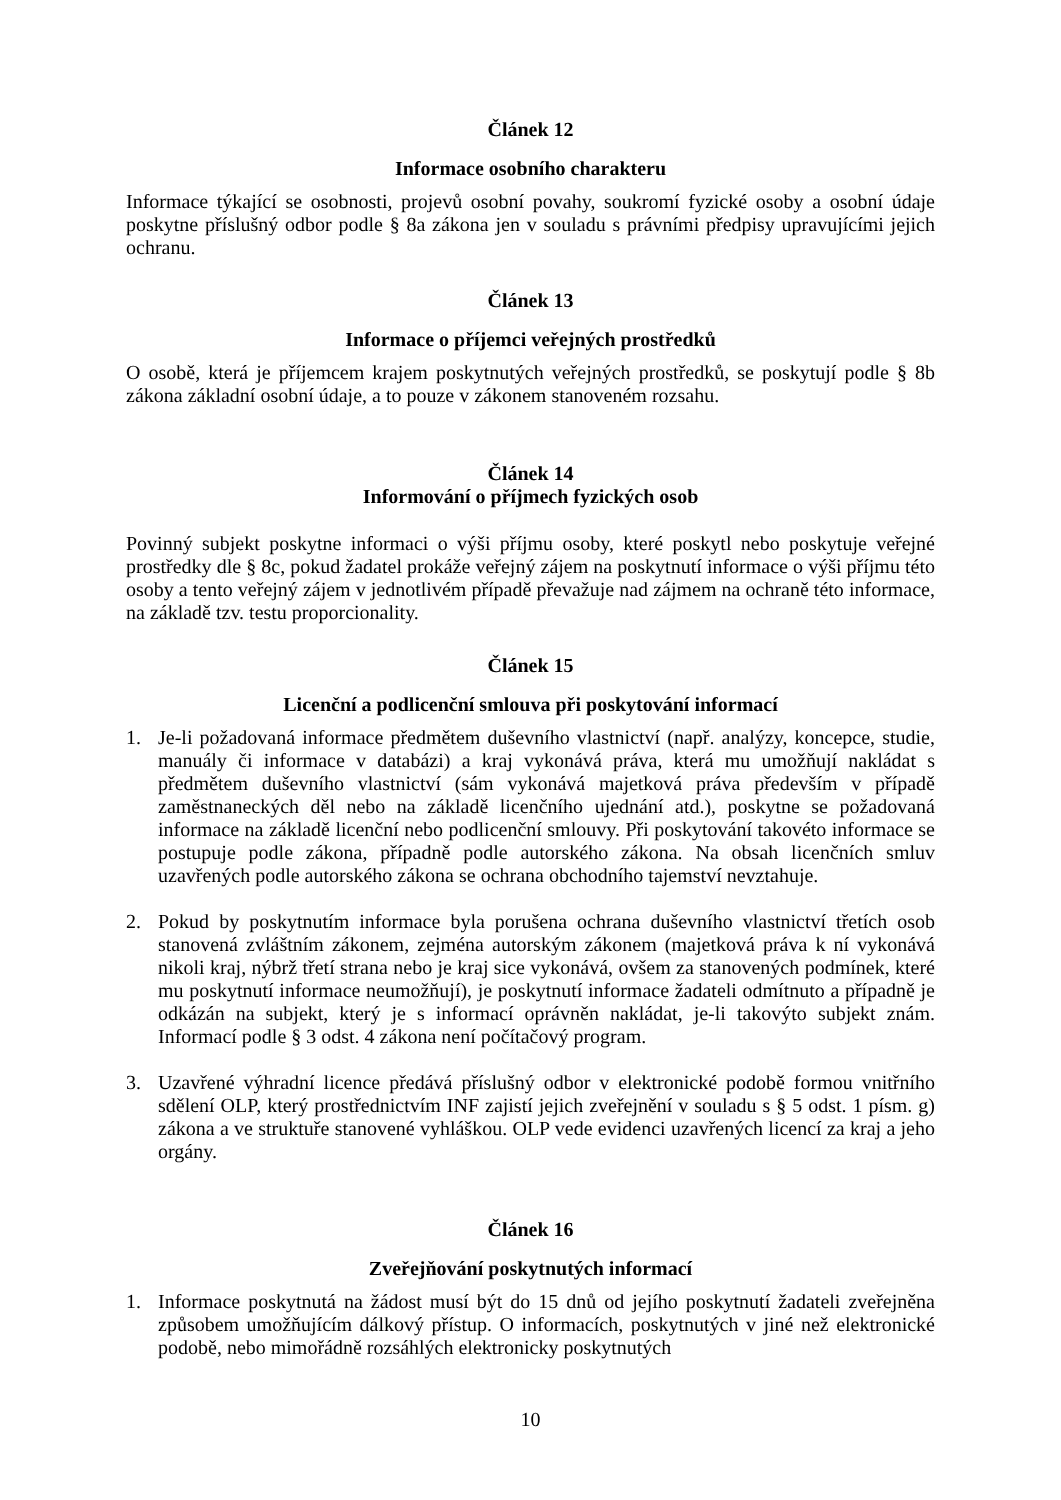Článek 12
Informace osobního charakteru
Informace týkající se osobnosti, projevů osobní povahy, soukromí fyzické osoby a osobní údaje poskytne příslušný odbor podle § 8a zákona jen v souladu s právními předpisy upravujícími jejich ochranu.
Článek 13
Informace o příjemci veřejných prostředků
O osobě, která je příjemcem krajem poskytnutých veřejných prostředků, se poskytují podle § 8b zákona základní osobní údaje, a to pouze v zákonem stanoveném rozsahu.
Článek 14
Informování o příjmech fyzických osob
Povinný subjekt poskytne informaci o výši příjmu osoby, které poskytl nebo poskytuje veřejné prostředky dle § 8c, pokud žadatel prokáže veřejný zájem na poskytnutí informace o výši příjmu této osoby a tento veřejný zájem v jednotlivém případě převažuje nad zájmem na ochraně této informace, na základě tzv. testu proporcionality.
Článek 15
Licenční a podlicenční smlouva při poskytování informací
1. Je-li požadovaná informace předmětem duševního vlastnictví (např. analýzy, koncepce, studie, manuály či informace v databázi) a kraj vykonává práva, která mu umožňují nakládat s předmětem duševního vlastnictví (sám vykonává majetková práva především v případě zaměstnaneckých děl nebo na základě licenčního ujednání atd.), poskytne se požadovaná informace na základě licenční nebo podlicenční smlouvy. Při poskytování takovéto informace se postupuje podle zákona, případně podle autorského zákona. Na obsah licenčních smluv uzavřených podle autorského zákona se ochrana obchodního tajemství nevztahuje.
2. Pokud by poskytnutím informace byla porušena ochrana duševního vlastnictví třetích osob stanovená zvláštním zákonem, zejména autorským zákonem (majetková práva k ní vykonává nikoli kraj, nýbrž třetí strana nebo je kraj sice vykonává, ovšem za stanovených podmínek, které mu poskytnutí informace neumožňují), je poskytnutí informace žadateli odmítnuto a případně je odkázán na subjekt, který je s informací oprávněn nakládat, je-li takovýto subjekt znám. Informací podle § 3 odst. 4 zákona není počítačový program.
3. Uzavřené výhradní licence předává příslušný odbor v elektronické podobě formou vnitřního sdělení OLP, který prostřednictvím INF zajistí jejich zveřejnění v souladu s § 5 odst. 1 písm. g) zákona a ve struktuře stanovené vyhláškou. OLP vede evidenci uzavřených licencí za kraj a jeho orgány.
Článek 16
Zveřejňování poskytnutých informací
1. Informace poskytnutá na žádost musí být do 15 dnů od jejího poskytnutí žadateli zveřejněna způsobem umožňujícím dálkový přístup. O informacích, poskytnutých v jiné než elektronické podobě, nebo mimořádně rozsáhlých elektronicky poskytnutých
10